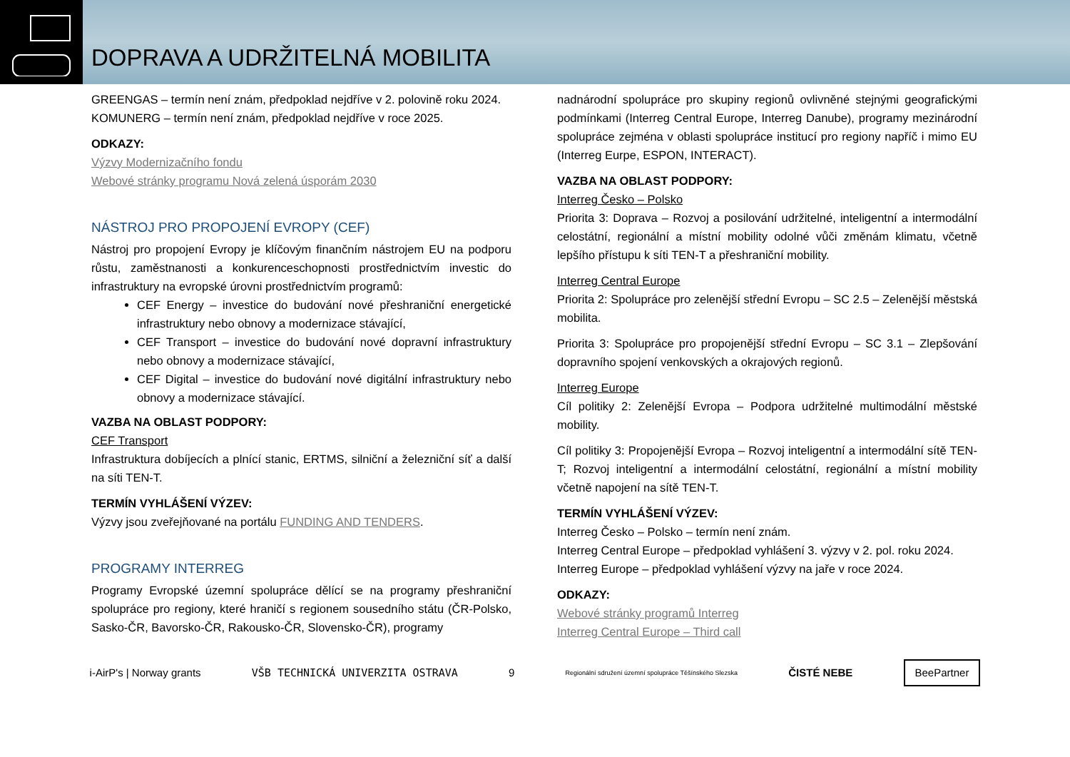DOPRAVA A UDRŽITELNÁ MOBILITA
GREENGAS – termín není znám, předpoklad nejdříve v 2. polovině roku 2024.
KOMUNERG – termín není znám, předpoklad nejdříve v roce 2025.
ODKAZY:
Výzvy Modernizačního fondu
Webové stránky programu Nová zelená úsporám 2030
NÁSTROJ PRO PROPOJENÍ EVROPY (CEF)
Nástroj pro propojení Evropy je klíčovým finančním nástrojem EU na podporu růstu, zaměstnanosti a konkurenceschopnosti prostřednictvím investic do infrastruktury na evropské úrovni prostřednictvím programů:
CEF Energy – investice do budování nové přeshraniční energetické infrastruktury nebo obnovy a modernizace stávající,
CEF Transport – investice do budování nové dopravní infrastruktury nebo obnovy a modernizace stávající,
CEF Digital – investice do budování nové digitální infrastruktury nebo obnovy a modernizace stávající.
VAZBA NA OBLAST PODPORY:
CEF Transport
Infrastruktura dobíjecích a plnící stanic, ERTMS, silniční a železniční síť a další na síti TEN-T.
TERMÍN VYHLÁŠENÍ VÝZEV:
Výzvy jsou zveřejňované na portálu FUNDING AND TENDERS.
PROGRAMY INTERREG
Programy Evropské územní spolupráce dělící se na programy přeshraniční spolupráce pro regiony, které hraničí s regionem sousedního státu (ČR-Polsko, Sasko-ČR, Bavorsko-ČR, Rakousko-ČR, Slovensko-ČR), programy
nadnárodní spolupráce pro skupiny regionů ovlivněné stejnými geografickými podmínkami (Interreg Central Europe, Interreg Danube), programy mezinárodní spolupráce zejména v oblasti spolupráce institucí pro regiony napříč i mimo EU (Interreg Eurpe, ESPON, INTERACT).
VAZBA NA OBLAST PODPORY:
Interreg Česko – Polsko
Priorita 3: Doprava – Rozvoj a posilování udržitelné, inteligentní a intermodální celostátní, regionální a místní mobility odolné vůči změnám klimatu, včetně lepšího přístupu k síti TEN-T a přeshraniční mobility.
Interreg Central Europe
Priorita 2: Spolupráce pro zelenější střední Evropu – SC 2.5 – Zelenější městská mobilita.
Priorita 3: Spolupráce pro propojenější střední Evropu – SC 3.1 – Zlepšování dopravního spojení venkovských a okrajových regionů.
Interreg Europe
Cíl politiky 2: Zelenější Evropa – Podpora udržitelné multimodální městské mobility.
Cíl politiky 3: Propojenější Evropa – Rozvoj inteligentní a intermodální sítě TEN-T; Rozvoj inteligentní a intermodální celostátní, regionální a místní mobility včetně napojení na sítě TEN-T.
TERMÍN VYHLÁŠENÍ VÝZEV:
Interreg Česko – Polsko – termín není znám.
Interreg Central Europe – předpoklad vyhlášení 3. výzvy v 2. pol. roku 2024.
Interreg Europe – předpoklad vyhlášení výzvy na jaře v roce 2024.
ODKAZY:
Webové stránky programů Interreg
Interreg Central Europe – Third call
i-AirP's | Norway grants VŠB TECHNICKÁ UNIVERZITA OSTRAVA 9 Regionální sdružení územní spolupráce Těšínského Slezska ČISTÉ NEBE BeePartner